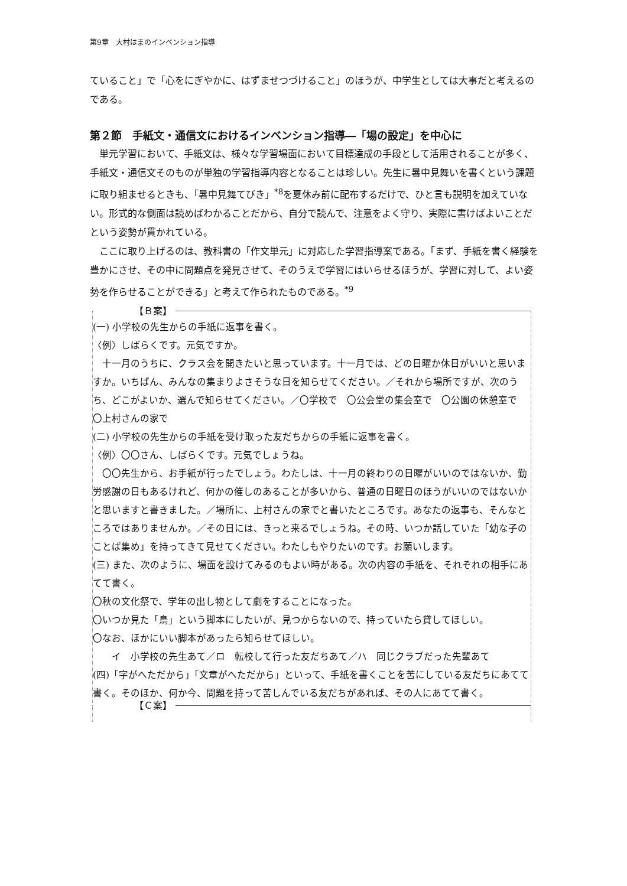第9章　大村はまのインベンション指導
ていること」で「心をにぎやかに、はずませつづけること」のほうが、中学生としては大事だと考えるのである。
第２節　手紙文・通信文におけるインベンション指導―「場の設定」を中心に
　単元学習において、手紙文は、様々な学習場面において目標達成の手段として活用されることが多く、手紙文・通信文そのものが単独の学習指導内容となることは珍しい。先生に暑中見舞いを書くという課題に取り組ませるときも、「暑中見舞てびき」<sup>*8</sup>を夏休み前に配布するだけで、ひと言も説明を加えていない。形式的な側面は読めばわかることだから、自分で読んで、注意をよく守り、実際に書けばよいことだという姿勢が貫かれている。
　ここに取り上げるのは、教科書の「作文単元」に対応した学習指導案である。「まず、手紙を書く経験を豊かにさせ、その中に問題点を発見させて、そのうえで学習にはいらせるほうが、学習に対して、よい姿勢を作らせることができる」と考えて作られたものである。<sup>*9</sup>
【Ｂ案】
(一) 小学校の先生からの手紙に返事を書く。
〈例〉しばらくです。元気ですか。
　十一月のうちに、クラス会を開きたいと思っています。十一月では、どの日曜か休日がいいと思いますか。いちばん、みんなの集まりよさそうな日を知らせてください。／それから場所ですが、次のうち、どこがよいか、選んで知らせてください。／〇学校で　〇公会堂の集会室で　〇公園の休憩室で　〇上村さんの家で
(二) 小学校の先生からの手紙を受け取った友だちからの手紙に返事を書く。
〈例〉〇〇さん、しばらくです。元気でしょうね。
　〇〇先生から、お手紙が行ったでしょう。わたしは、十一月の終わりの日曜がいいのではないか、勤労感謝の日もあるけれど、何かの催しのあることが多いから、普通の日曜日のほうがいいのではないかと思いますと書きました。／場所に、上村さんの家でと書いたところです。あなたの返事も、そんなところではありませんか。／その日には、きっと来るでしょうね。その時、いつか話していた「幼な子のことば集め」を持ってきて見せてください。わたしもやりたいのです。お願いします。
(三) また、次のように、場面を設けてみるのもよい時がある。次の内容の手紙を、それぞれの相手にあてて書く。
〇秋の文化祭で、学年の出し物として劇をすることになった。
〇いつか見た「鳥」という脚本にしたいが、見つからないので、持っていたら貸してほしい。
〇なお、ほかにいい脚本があったら知らせてほしい。
　　イ　小学校の先生あて／ロ　転校して行った友だちあて／ハ　同じクラブだった先輩あて
(四)「字がへただから」「文章がへただから」といって、手紙を書くことを苦にしている友だちにあてて書く。そのほか、何か今、問題を持って苦しんでいる友だちがあれば、その人にあてて書く。
【Ｃ案】